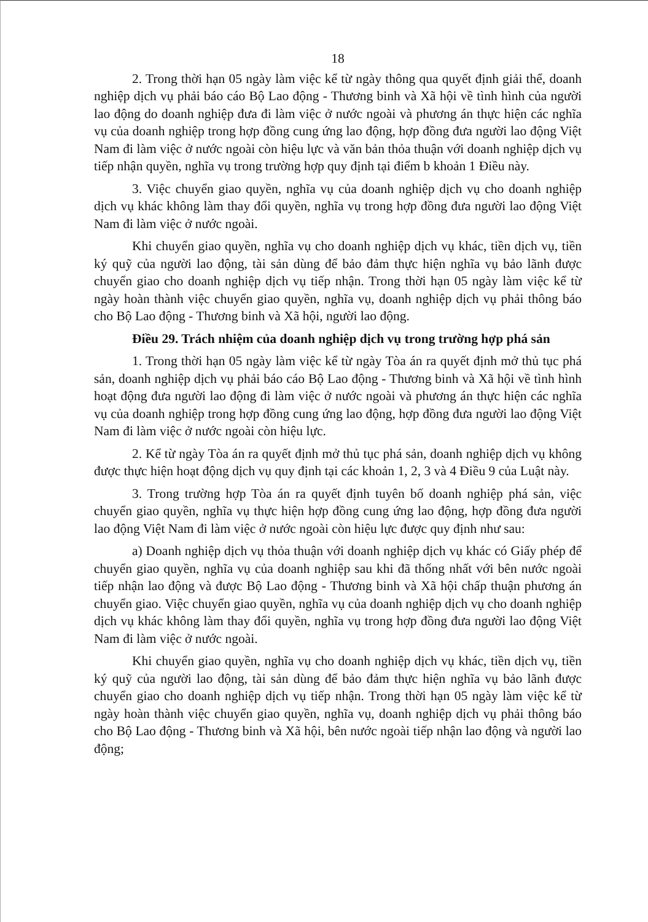18
2. Trong thời hạn 05 ngày làm việc kể từ ngày thông qua quyết định giải thể, doanh nghiệp dịch vụ phải báo cáo Bộ Lao động - Thương binh và Xã hội về tình hình của người lao động do doanh nghiệp đưa đi làm việc ở nước ngoài và phương án thực hiện các nghĩa vụ của doanh nghiệp trong hợp đồng cung ứng lao động, hợp đồng đưa người lao động Việt Nam đi làm việc ở nước ngoài còn hiệu lực và văn bản thỏa thuận với doanh nghiệp dịch vụ tiếp nhận quyền, nghĩa vụ trong trường hợp quy định tại điểm b khoản 1 Điều này.
3. Việc chuyển giao quyền, nghĩa vụ của doanh nghiệp dịch vụ cho doanh nghiệp dịch vụ khác không làm thay đổi quyền, nghĩa vụ trong hợp đồng đưa người lao động Việt Nam đi làm việc ở nước ngoài.
Khi chuyển giao quyền, nghĩa vụ cho doanh nghiệp dịch vụ khác, tiền dịch vụ, tiền ký quỹ của người lao động, tài sản dùng để bảo đảm thực hiện nghĩa vụ bảo lãnh được chuyển giao cho doanh nghiệp dịch vụ tiếp nhận. Trong thời hạn 05 ngày làm việc kể từ ngày hoàn thành việc chuyển giao quyền, nghĩa vụ, doanh nghiệp dịch vụ phải thông báo cho Bộ Lao động - Thương binh và Xã hội, người lao động.
Điều 29. Trách nhiệm của doanh nghiệp dịch vụ trong trường hợp phá sản
1. Trong thời hạn 05 ngày làm việc kể từ ngày Tòa án ra quyết định mở thủ tục phá sản, doanh nghiệp dịch vụ phải báo cáo Bộ Lao động - Thương binh và Xã hội về tình hình hoạt động đưa người lao động đi làm việc ở nước ngoài và phương án thực hiện các nghĩa vụ của doanh nghiệp trong hợp đồng cung ứng lao động, hợp đồng đưa người lao động Việt Nam đi làm việc ở nước ngoài còn hiệu lực.
2. Kể từ ngày Tòa án ra quyết định mở thủ tục phá sản, doanh nghiệp dịch vụ không được thực hiện hoạt động dịch vụ quy định tại các khoản 1, 2, 3 và 4 Điều 9 của Luật này.
3. Trong trường hợp Tòa án ra quyết định tuyên bố doanh nghiệp phá sản, việc chuyển giao quyền, nghĩa vụ thực hiện hợp đồng cung ứng lao động, hợp đồng đưa người lao động Việt Nam đi làm việc ở nước ngoài còn hiệu lực được quy định như sau:
a) Doanh nghiệp dịch vụ thỏa thuận với doanh nghiệp dịch vụ khác có Giấy phép để chuyển giao quyền, nghĩa vụ của doanh nghiệp sau khi đã thống nhất với bên nước ngoài tiếp nhận lao động và được Bộ Lao động - Thương binh và Xã hội chấp thuận phương án chuyển giao. Việc chuyển giao quyền, nghĩa vụ của doanh nghiệp dịch vụ cho doanh nghiệp dịch vụ khác không làm thay đổi quyền, nghĩa vụ trong hợp đồng đưa người lao động Việt Nam đi làm việc ở nước ngoài.
Khi chuyển giao quyền, nghĩa vụ cho doanh nghiệp dịch vụ khác, tiền dịch vụ, tiền ký quỹ của người lao động, tài sản dùng để bảo đảm thực hiện nghĩa vụ bảo lãnh được chuyển giao cho doanh nghiệp dịch vụ tiếp nhận. Trong thời hạn 05 ngày làm việc kể từ ngày hoàn thành việc chuyển giao quyền, nghĩa vụ, doanh nghiệp dịch vụ phải thông báo cho Bộ Lao động - Thương binh và Xã hội, bên nước ngoài tiếp nhận lao động và người lao động;